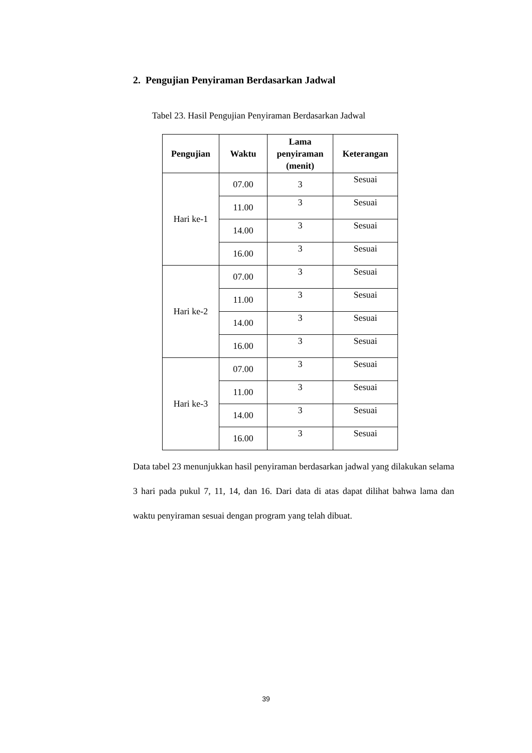2. Pengujian Penyiraman Berdasarkan Jadwal
Tabel 23. Hasil Pengujian Penyiraman Berdasarkan Jadwal
| Pengujian | Waktu | Lama penyiraman (menit) | Keterangan |
| --- | --- | --- | --- |
| Hari ke-1 | 07.00 | 3 | Sesuai |
| | 11.00 | 3 | Sesuai |
| | 14.00 | 3 | Sesuai |
| | 16.00 | 3 | Sesuai |
| Hari ke-2 | 07.00 | 3 | Sesuai |
| | 11.00 | 3 | Sesuai |
| | 14.00 | 3 | Sesuai |
| | 16.00 | 3 | Sesuai |
| Hari ke-3 | 07.00 | 3 | Sesuai |
| | 11.00 | 3 | Sesuai |
| | 14.00 | 3 | Sesuai |
| | 16.00 | 3 | Sesuai |
Data tabel 23 menunjukkan hasil penyiraman berdasarkan jadwal yang dilakukan selama 3 hari pada pukul 7, 11, 14, dan 16. Dari data di atas dapat dilihat bahwa lama dan waktu penyiraman sesuai dengan program yang telah dibuat.
39